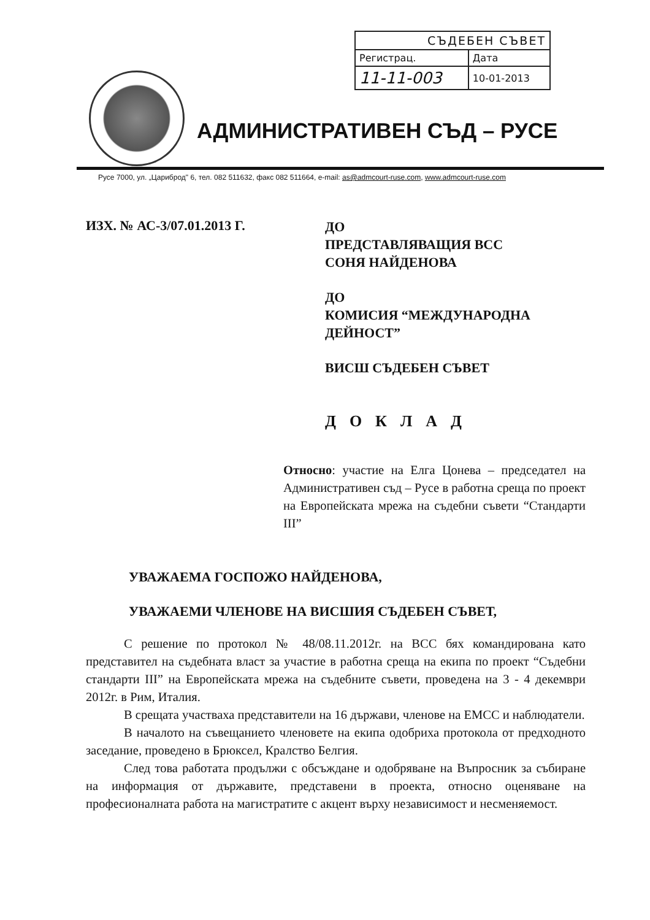| СЪДЕБЕН СЪВЕТ | |
| --- | --- |
| Регистрац. | Дата |
| 11-11-003 | 10-01-2013 |
АДМИНИСТРАТИВЕН СЪД – РУСЕ
Русе 7000, ул. „Цариброд" 6, тел. 082 511632, факс 082 511664, e-mail: as@admcourt-ruse.com, www.admcourt-ruse.com
ИЗХ. № АС-3/07.01.2013 Г.
ДО
ПРЕДСТАВЛЯВАЩИЯ ВСС
СОНЯ НАЙДЕНОВА
ДО
КОМИСИЯ “МЕЖДУНАРОДНА
ДЕЙНОСТ”
ВИСШ СЪДЕБЕН СЪВЕТ
ДОКЛАД
Относно: участие на Елга Цонева – председател на Административен съд – Русе в работна среща по проект на Европейската мрежа на съдебни съвети “Стандарти III”
УВАЖАЕМА ГОСПОЖО НАЙДЕНОВА,
УВАЖАЕМИ ЧЛЕНОВЕ НА ВИСШИЯ СЪДЕБЕН СЪВЕТ,
С решение по протокол № 48/08.11.2012г. на ВСС бях командирована като представител на съдебната власт за участие в работна среща на екипа по проект “Съдебни стандарти III” на Европейската мрежа на съдебните съвети, проведена на 3 - 4 декември 2012г. в Рим, Италия.
В срещата участваха представители на 16 държави, членове на ЕМСС и наблюдатели.
В началото на съвещанието членовете на екипа одобриха протокола от предходното заседание, проведено в Брюксел, Кралство Белгия.
След това работата продължи с обсъждане и одобряване на Въпросник за събиране на информация от държавите, представени в проекта, относно оценяване на професионалната работа на магистратите с акцент върху независимост и несменяемост.